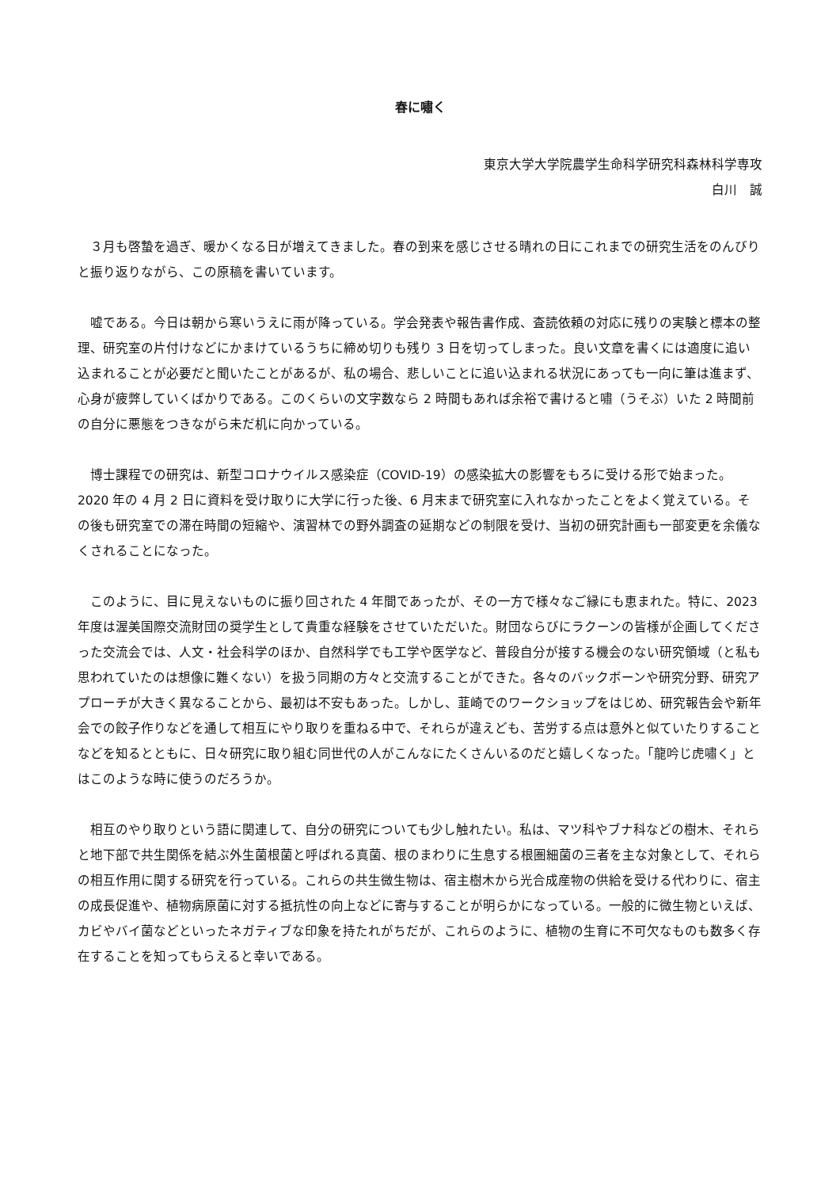春に嘯く
東京大学大学院農学生命科学研究科森林科学専攻
白川　誠
３月も啓蟄を過ぎ、暖かくなる日が増えてきました。春の到来を感じさせる晴れの日にこれまでの研究生活をのんびりと振り返りながら、この原稿を書いています。
嘘である。今日は朝から寒いうえに雨が降っている。学会発表や報告書作成、査読依頼の対応に残りの実験と標本の整理、研究室の片付けなどにかまけているうちに締め切りも残り 3 日を切ってしまった。良い文章を書くには適度に追い込まれることが必要だと聞いたことがあるが、私の場合、悲しいことに追い込まれる状況にあっても一向に筆は進まず、心身が疲弊していくばかりである。このくらいの文字数なら 2 時間もあれば余裕で書けると嘯（うそぶ）いた 2 時間前の自分に悪態をつきながら未だ机に向かっている。
博士課程での研究は、新型コロナウイルス感染症（COVID-19）の感染拡大の影響をもろに受ける形で始まった。2020 年の 4 月 2 日に資料を受け取りに大学に行った後、6 月末まで研究室に入れなかったことをよく覚えている。その後も研究室での滞在時間の短縮や、演習林での野外調査の延期などの制限を受け、当初の研究計画も一部変更を余儀なくされることになった。
このように、目に見えないものに振り回された 4 年間であったが、その一方で様々なご縁にも恵まれた。特に、2023 年度は渥美国際交流財団の奨学生として貴重な経験をさせていただいた。財団ならびにラクーンの皆様が企画してくださった交流会では、人文・社会科学のほか、自然科学でも工学や医学など、普段自分が接する機会のない研究領域（と私も思われていたのは想像に難くない）を扱う同期の方々と交流することができた。各々のバックボーンや研究分野、研究アプローチが大きく異なることから、最初は不安もあった。しかし、韮崎でのワークショップをはじめ、研究報告会や新年会での餃子作りなどを通して相互にやり取りを重ねる中で、それらが違えども、苦労する点は意外と似ていたりすることなどを知るとともに、日々研究に取り組む同世代の人がこんなにたくさんいるのだと嬉しくなった。「龍吟じ虎嘯く」とはこのような時に使うのだろうか。
相互のやり取りという語に関連して、自分の研究についても少し触れたい。私は、マツ科やブナ科などの樹木、それらと地下部で共生関係を結ぶ外生菌根菌と呼ばれる真菌、根のまわりに生息する根圏細菌の三者を主な対象として、それらの相互作用に関する研究を行っている。これらの共生微生物は、宿主樹木から光合成産物の供給を受ける代わりに、宿主の成長促進や、植物病原菌に対する抵抗性の向上などに寄与することが明らかになっている。一般的に微生物といえば、カビやバイ菌などといったネガティブな印象を持たれがちだが、これらのように、植物の生育に不可欠なものも数多く存在することを知ってもらえると幸いである。